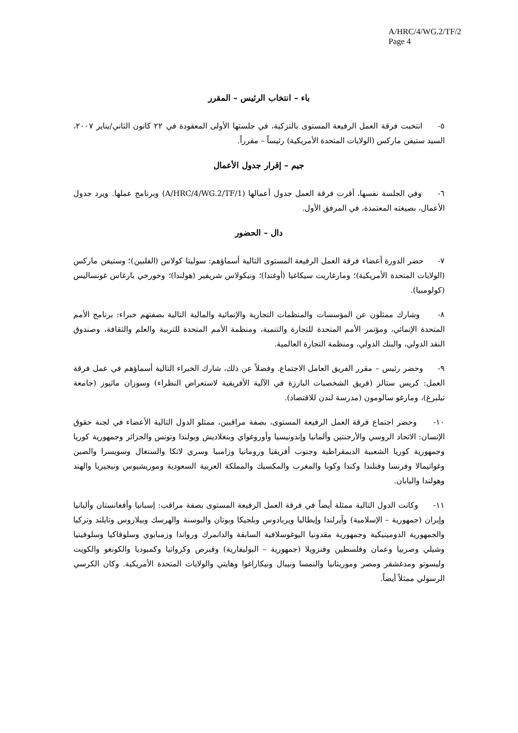A/HRC/4/WG.2/TF/2
Page 4
باء – انتخاب الرئيس – المقرر
٥- انتخبت فرقة العمل الرفيعة المستوى بالتزكية، في جلستها الأولى المعقودة في ٢٢ كانون الثاني/يناير ٢٠٠٧، السيد ستيفن ماركس (الولايات المتحدة الأمريكية) رئيساً – مقرراً.
جيم – إقرار جدول الأعمال
٦- وفي الجلسة نفسها، أقرت فرقة العمل جدول أعمالها (A/HRC/4/WG.2/TF/1) وبرنامج عملها. ويرد جدول الأعمال، بصيغته المعتمدة، في المرفق الأول.
دال – الحضور
٧- حضر الدورة أعضاء فرقة العمل الرفيعة المستوى التالية أسماؤهم: سوليتا كولاس (الفلبين)؛ وستيفن ماركس (الولايات المتحدة الأمريكية)؛ ومارغاريت سيكاغيا (أوغندا)؛ ونيكولاس شريفير (هولندا)؛ وخورخي بارغاس غونساليس (كولومبيا).
٨- وشارك ممثلون عن المؤسسات والمنظمات التجارية والإنمائية والمالية التالية بصفتهم خبراء: برنامج الأمم المتحدة الإنمائي، ومؤتمر الأمم المتحدة للتجارة والتنمية، ومنظمة الأمم المتحدة للتربية والعلم والثقافة، وصندوق النقد الدولي، والبنك الدولي، ومنظمة التجارة العالمية.
٩- وحضر رئيس – مقرر الفريق العامل الاجتماع. وفضلاً عن ذلك، شارك الخبراء التالية أسماؤهم في عمل فرقة العمل: كريس ستالز (فريق الشخصيات البارزة في الآلية الأفريقية لاستعراض النظراء) وسوزان ماثيوز (جامعة تيلبرغ)، ومارغو سالومون (مدرسة لندن للاقتصاد).
١٠- وحضر اجتماع فرقة العمل الرفيعة المستوى، بصفة مراقبين، ممثلو الدول التالية الأعضاء في لجنة حقوق الإنسان: الاتحاد الروسي والأرجنتين وألمانيا وإندونيسيا وأوروغواي وبنغلاديش وبولندا وتونس والجزائر وجمهورية كوريا وجمهورية كوريا الشعبية الديمقراطية وجنوب أفريقيا ورومانيا وزامبيا وسري لانكا والسنغال وسويسرا والصين وغواتيمالا وفرنسا وفنلندا وكندا وكوبا والمغرب والمكسيك والمملكة العربية السعودية وموريشيوس ونيجيريا والهند وهولندا واليابان.
١١- وكانت الدول التالية ممثلة أيضاً في فرقة العمل الرفيعة المستوى بصفة مراقب: إسبانيا وأفغانستان وألبانيا وإيران (جمهورية – الإسلامية) وآيرلندا وإيطاليا وبربادوس وبلجيكا وبوتان والبوسنة والهرسك وبيلاروس وتايلند وتركيا والجمهورية الدومينيكية وجمهورية مقدونيا اليوغوسلافية السابقة والدانمرك ورواندا وزمبابوي وسلوفاكيا وسلوفينيا وشيلي وصربيا وعمان وفلسطين وفنزويلا (جمهورية – البوليفارية) وقبرص وكرواتيا وكمبوديا والكونغو والكويت وليسوتو ومدغشقر ومصر وموريتانيا والنمسا ونيبال ونيكاراغوا وهايتي والولايات المتحدة الأمريكية. وكان الكرسي الرسولي ممثلاً أيضاً.